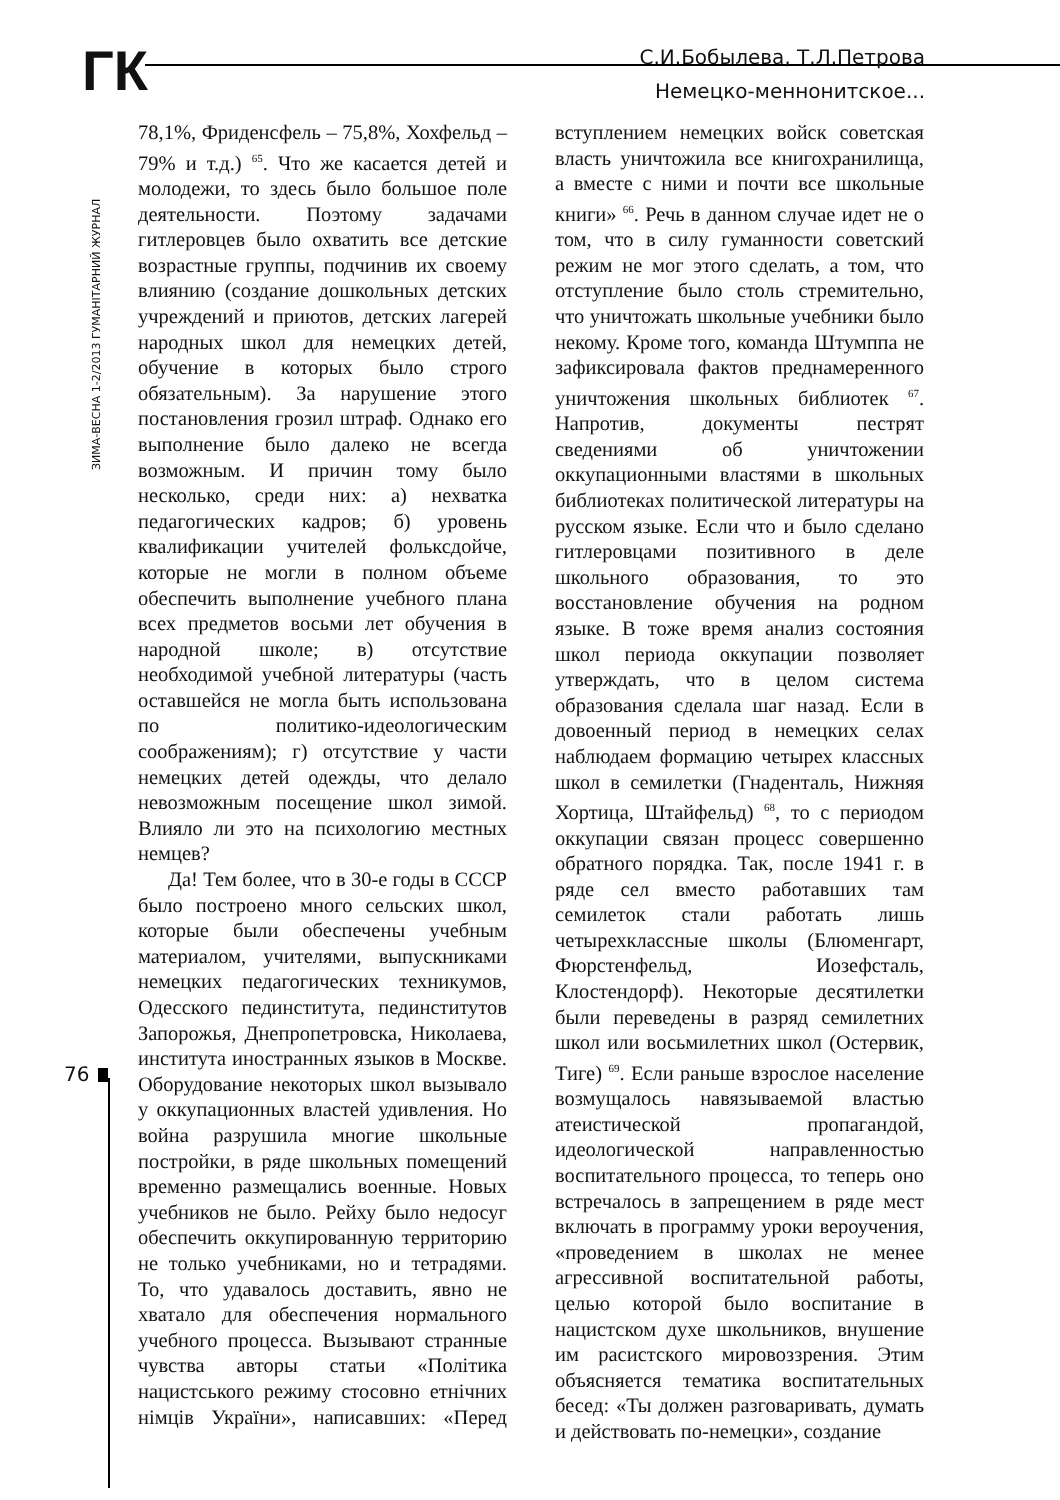ГК
С.И.Бобылева, Т.Л.Петрова
Немецко-меннонитское...
ЗИМА-ВЕСНА 1-2/2013 ГУМАНІТАРНИЙ ЖУРНАЛ
76
78,1%, Фриденсфель – 75,8%, Хохфельд – 79% и т.д.) <sup>65</sup>. Что же касается детей и молодежи, то здесь было большое поле деятельности. Поэтому задачами гитлеровцев было охватить все детские возрастные группы, подчинив их своему влиянию (создание дошкольных детских учреждений и приютов, детских лагерей народных школ для немецких детей, обучение в которых было строго обязательным). За нарушение этого постановления грозил штраф. Однако его выполнение было далеко не всегда возможным. И причин тому было несколько, среди них: а) нехватка педагогических кадров; б) уровень квалификации учителей фольксдойче, которые не могли в полном объеме обеспечить выполнение учебного плана всех предметов восьми лет обучения в народной школе; в) отсутствие необходимой учебной литературы (часть оставшейся не могла быть использована по политико-идеологическим соображениям); г) отсутствие у части немецких детей одежды, что делало невозможным посещение школ зимой. Влияло ли это на психологию местных немцев?
Да! Тем более, что в 30-е годы в СССР было построено много сельских школ, которые были обеспечены учебным материалом, учителями, выпускниками немецких педагогических техникумов, Одесского пединститута, пединститутов Запорожья, Днепропетровска, Николаева, института иностранных языков в Москве. Оборудование некоторых школ вызывало у оккупационных властей удивления. Но война разрушила многие школьные постройки, в ряде школьных помещений временно размещались военные. Новых учебников не было. Рейху было недосуг обеспечить оккупированную территорию не только учебниками, но и тетрадями. То, что удавалось доставить, явно не хватало для обеспечения нормального учебного процесса. Вызывают странные чувства авторы статьи «Політика нацистського режиму стосовно етнічних німців України», написавших: «Перед вступлением немецких войск советская власть уничтожила все книгохранилища, а вместе с ними и почти все школьные книги» <sup>66</sup>. Речь в данном случае идет не о том, что в силу гуманности советский режим не мог этого сделать, а том, что отступление было столь стремительно, что уничтожать школьные учебники было некому. Кроме того, команда Штумппа не зафиксировала фактов преднамеренного уничтожения школьных библиотек <sup>67</sup>. Напротив, документы пестрят сведениями об уничтожении оккупационными властями в школьных библиотеках политической литературы на русском языке. Если что и было сделано гитлеровцами позитивного в деле школьного образования, то это восстановление обучения на родном языке. В тоже время анализ состояния школ периода оккупации позволяет утверждать, что в целом система образования сделала шаг назад. Если в довоенный период в немецких селах наблюдаем формацию четырех классных школ в семилетки (Гнаденталь, Нижняя Хортица, Штайфельд) <sup>68</sup>, то с периодом оккупации связан процесс совершенно обратного порядка. Так, после 1941 г. в ряде сел вместо работавших там семилеток стали работать лишь четырехклассные школы (Блюменгарт, Фюрстенфельд, Иозефсталь, Клостендорф). Некоторые десятилетки были переведены в разряд семилетних школ или восьмилетних школ (Остервик, Тиге) <sup>69</sup>. Если раньше взрослое население возмущалось навязываемой властью атеистической пропагандой, идеологической направленностью воспитательного процесса, то теперь оно встречалось в запрещением в ряде мест включать в программу уроки вероучения, «проведением в школах не менее агрессивной воспитательной работы, целью которой было воспитание в нацистском духе школьников, внушение им расистского мировоззрения. Этим объясняется тематика воспитательных бесед: «Ты должен разговаривать, думать и действовать по-немецки», создание